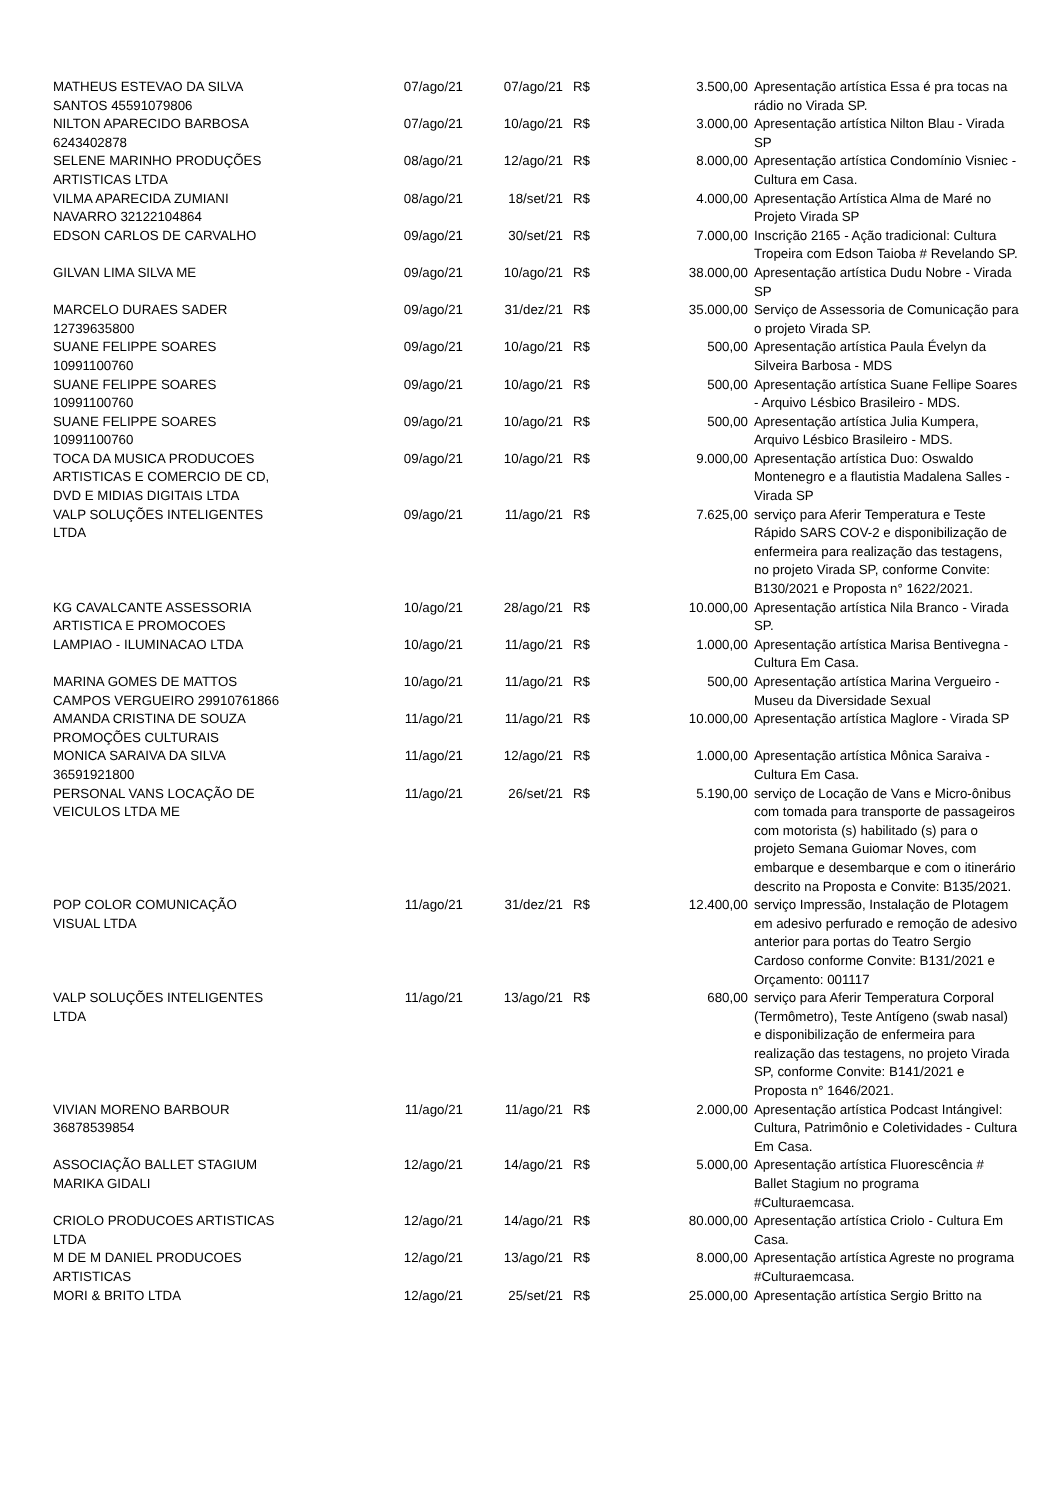| MATHEUS ESTEVAO DA SILVA SANTOS 45591079806 | 07/ago/21 | 07/ago/21 | R$ | 3.500,00 | Apresentação artística Essa é pra tocas na rádio no Virada SP. |
| NILTON APARECIDO BARBOSA 6243402878 | 07/ago/21 | 10/ago/21 | R$ | 3.000,00 | Apresentação artística Nilton Blau - Virada SP |
| SELENE MARINHO PRODUÇÕES ARTISTICAS LTDA | 08/ago/21 | 12/ago/21 | R$ | 8.000,00 | Apresentação artística Condomínio Visniec - Cultura em Casa. |
| VILMA APARECIDA ZUMIANI NAVARRO 32122104864 | 08/ago/21 | 18/set/21 | R$ | 4.000,00 | Apresentação Artística Alma de Maré no Projeto Virada SP |
| EDSON CARLOS DE CARVALHO | 09/ago/21 | 30/set/21 | R$ | 7.000,00 | Inscrição 2165 - Ação tradicional: Cultura Tropeira com Edson Taioba # Revelando SP. |
| GILVAN LIMA SILVA ME | 09/ago/21 | 10/ago/21 | R$ | 38.000,00 | Apresentação artística Dudu Nobre - Virada SP |
| MARCELO DURAES SADER 12739635800 | 09/ago/21 | 31/dez/21 | R$ | 35.000,00 | Serviço de Assessoria de Comunicação para o projeto Virada SP. |
| SUANE FELIPPE SOARES 10991100760 | 09/ago/21 | 10/ago/21 | R$ | 500,00 | Apresentação artística Paula Évelyn da Silveira Barbosa - MDS |
| SUANE FELIPPE SOARES 10991100760 | 09/ago/21 | 10/ago/21 | R$ | 500,00 | Apresentação artística Suane Fellipe Soares - Arquivo Lésbico Brasileiro - MDS. |
| SUANE FELIPPE SOARES 10991100760 | 09/ago/21 | 10/ago/21 | R$ | 500,00 | Apresentação artística Julia Kumpera, Arquivo Lésbico Brasileiro - MDS. |
| TOCA DA MUSICA PRODUCOES ARTISTICAS E COMERCIO DE CD, DVD E MIDIAS DIGITAIS LTDA | 09/ago/21 | 10/ago/21 | R$ | 9.000,00 | Apresentação artística Duo: Oswaldo Montenegro e a flautistia Madalena Salles - Virada SP |
| VALP SOLUÇÕES INTELIGENTES LTDA | 09/ago/21 | 11/ago/21 | R$ | 7.625,00 | serviço para Aferir Temperatura e Teste Rápido SARS COV-2 e disponibilização de enfermeira para realização das testagens, no projeto Virada SP, conforme Convite: B130/2021 e Proposta n° 1622/2021. |
| KG CAVALCANTE ASSESSORIA ARTISTICA E PROMOCOES | 10/ago/21 | 28/ago/21 | R$ | 10.000,00 | Apresentação artística Nila Branco - Virada SP. |
| LAMPIAO - ILUMINACAO LTDA | 10/ago/21 | 11/ago/21 | R$ | 1.000,00 | Apresentação artística Marisa Bentivegna - Cultura Em Casa. |
| MARINA GOMES DE MATTOS CAMPOS VERGUEIRO 29910761866 | 10/ago/21 | 11/ago/21 | R$ | 500,00 | Apresentação artística Marina Vergueiro - Museu da Diversidade Sexual |
| AMANDA CRISTINA DE SOUZA PROMOÇÕES CULTURAIS | 11/ago/21 | 11/ago/21 | R$ | 10.000,00 | Apresentação artística Maglore - Virada SP |
| MONICA SARAIVA DA SILVA 36591921800 | 11/ago/21 | 12/ago/21 | R$ | 1.000,00 | Apresentação artística Mônica Saraiva - Cultura Em Casa. |
| PERSONAL VANS LOCAÇÃO DE VEICULOS LTDA ME | 11/ago/21 | 26/set/21 | R$ | 5.190,00 | serviço de Locação de Vans e Micro-ônibus com tomada para transporte de passageiros com motorista (s) habilitado (s) para o projeto Semana Guiomar Noves, com embarque e desembarque e com o itinerário descrito na Proposta e Convite: B135/2021. |
| POP COLOR COMUNICAÇÃO VISUAL LTDA | 11/ago/21 | 31/dez/21 | R$ | 12.400,00 | serviço Impressão, Instalação de Plotagem em adesivo perfurado e remoção de adesivo anterior para portas do Teatro Sergio Cardoso conforme Convite: B131/2021 e Orçamento: 001117 |
| VALP SOLUÇÕES INTELIGENTES LTDA | 11/ago/21 | 13/ago/21 | R$ | 680,00 | serviço para Aferir Temperatura Corporal (Termômetro), Teste Antígeno (swab nasal) e disponibilização de enfermeira para realização das testagens, no projeto Virada SP, conforme Convite: B141/2021 e Proposta n° 1646/2021. |
| VIVIAN MORENO BARBOUR 36878539854 | 11/ago/21 | 11/ago/21 | R$ | 2.000,00 | Apresentação artística Podcast Intángivel: Cultura, Patrimônio e Coletividades - Cultura Em Casa. |
| ASSOCIAÇÃO BALLET STAGIUM MARIKA GIDALI | 12/ago/21 | 14/ago/21 | R$ | 5.000,00 | Apresentação artística Fluorescência # Ballet Stagium no programa #Culturaemcasa. |
| CRIOLO PRODUCOES ARTISTICAS LTDA | 12/ago/21 | 14/ago/21 | R$ | 80.000,00 | Apresentação artística Criolo - Cultura Em Casa. |
| M DE M DANIEL PRODUCOES ARTISTICAS | 12/ago/21 | 13/ago/21 | R$ | 8.000,00 | Apresentação artística Agreste no programa #Culturaemcasa. |
| MORI & BRITO LTDA | 12/ago/21 | 25/set/21 | R$ | 25.000,00 | Apresentação artística Sergio Britto na |